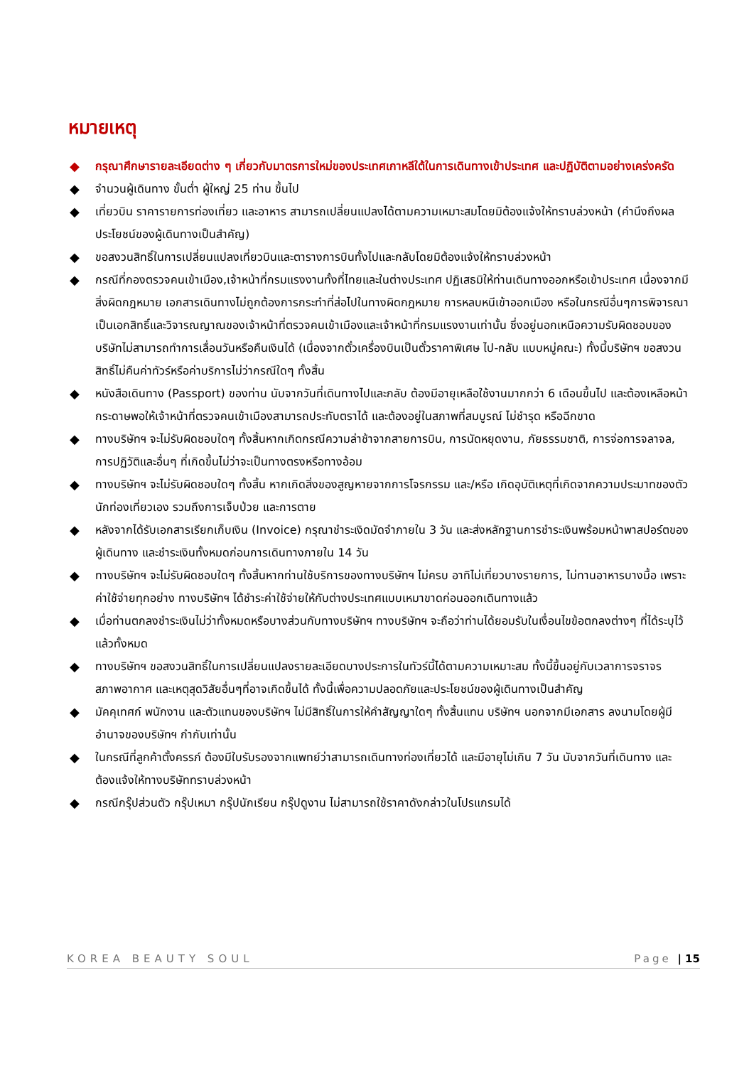หมายเหตุ
◆ กรุณาศึกษารายละเอียดต่าง ๆ เกี่ยวกับมาตรการใหม่ของประเทศเกาหลีใต้ในการเดินทางเข้าประเทศ และปฏิบัติตามอย่างเคร่งครัด
◆ จำนวนผู้เดินทาง ขั้นต่ำ ผู้ใหญ่ 25 ท่าน ขึ้นไป
◆ เที่ยวบิน ราคารายการท่องเที่ยว และอาหาร สามารถเปลี่ยนแปลงได้ตามความเหมาะสมโดยมิต้องแจ้งให้ทราบล่วงหน้า (คำนึงถึงผลประโยชน์ของผู้เดินทางเป็นสำคัญ)
◆ ขอสงวนสิทธิ์ในการเปลี่ยนแปลงเที่ยวบินและตารางการบินทั้งไปและกลับโดยมิต้องแจ้งให้ทราบล่วงหน้า
◆ กรณีที่กองตรวจคนเข้าเมือง,เจ้าหน้าที่กรมแรงงานทั้งที่ไทยและในต่างประเทศ ปฏิเสธมิให้ท่านเดินทางออกหรือเข้าประเทศ เนื่องจากมีสิ่งผิดกฎหมาย เอกสารเดินทางไม่ถูกต้องการกระทำที่ส่อไปในทางผิดกฎหมาย การหลบหนีเข้าออกเมือง หรือในกรณีอื่นๆการพิจารณาเป็นเอกสิทธิ์และวิจารณญาณของเจ้าหน้าที่ตรวจคนเข้าเมืองและเจ้าหน้าที่กรมแรงงานเท่านั้น ซึ่งอยู่นอกเหนือความรับผิดชอบของบริษัทไม่สามารถทำการเลื่อนวันหรือคืนเงินได้ (เนื่องจากตั๋วเครื่องบินเป็นตั๋วราคาพิเศษ ไป-กลับ แบบหมู่คณะ) ทั้งนี้บริษัทฯ ขอสงวนสิทธิ์ไม่คืนค่าทัวร์หรือค่าบริการไม่ว่ากรณีใดๆ ทั้งสิ้น
◆ หนังสือเดินทาง (Passport) ของท่าน นับจากวันที่เดินทางไปและกลับ ต้องมีอายุเหลือใช้งานมากกว่า 6 เดือนขึ้นไป และต้องเหลือหน้ากระดาษพอให้เจ้าหน้าที่ตรวจคนเข้าเมืองสามารถประทับตราได้ และต้องอยู่ในสภาพที่สมบูรณ์ ไม่ชำรุด หรือฉีกขาด
◆ ทางบริษัทฯ จะไม่รับผิดชอบใดๆ ทั้งสิ้นหากเกิดกรณีความล่าช้าจากสายการบิน, การนัดหยุดงาน, ภัยธรรมชาติ, การจ่อการจลาจล, การปฏิวัติและอื่นๆ ที่เกิดขึ้นไม่ว่าจะเป็นทางตรงหรือทางอ้อม
◆ ทางบริษัทฯ จะไม่รับผิดชอบใดๆ ทั้งสิ้น หากเกิดสิ่งของสูญหายจากการโจรกรรม และ/หรือ เกิดอุบัติเหตุที่เกิดจากความประมาทของตัวนักท่องเที่ยวเอง รวมถึงการเจ็บป่วย และการตาย
◆ หลังจากได้รับเอกสารเรียกเก็บเงิน (Invoice) กรุณาชำระเงิดมัดจำภายใน 3 วัน และส่งหลักฐานการชำระเงินพร้อมหน้าพาสปอร์ตของผู้เดินทาง และชำระเงินทั้งหมดก่อนการเดินทางภายใน 14 วัน
◆ ทางบริษัทฯ จะไม่รับผิดชอบใดๆ ทั้งสิ้นหากท่านใช้บริการของทางบริษัทฯ ไม่ครบ อาทิไม่เที่ยวบางรายการ, ไม่ทานอาหารบางมื้อ เพราะค่าใช้จ่ายทุกอย่าง ทางบริษัทฯ ได้ชำระค่าใช้จ่ายให้กับต่างประเทศแบบเหมาขาดก่อนออกเดินทางแล้ว
◆ เมื่อท่านตกลงชำระเงินไม่ว่าทั้งหมดหรือบางส่วนกับทางบริษัทฯ ทางบริษัทฯ จะถือว่าท่านได้ยอมรับในเงื่อนไขข้อตกลงต่างๆ ที่ได้ระบุไว้แล้วทั้งหมด
◆ ทางบริษัทฯ ขอสงวนสิทธิ์ในการเปลี่ยนแปลงรายละเอียดบางประการในทัวร์นี้ได้ตามความเหมาะสม ทั้งนี้ขึ้นอยู่กับเวลาการจราจร สภาพอากาศ และเหตุสุดวิสัยอื่นๆที่อาจเกิดขึ้นได้ ทั้งนี้เพื่อความปลอดภัยและประโยชน์ของผู้เดินทางเป็นสำคัญ
◆ มัคคุเทศก์ พนักงาน และตัวแทนของบริษัทฯ ไม่มีสิทธิ์ในการให้คำสัญญาใดๆ ทั้งสิ้นแทน บริษัทฯ นอกจากมีเอกสาร ลงนามโดยผู้มีอำนาจของบริษัทฯ กำกับเท่านั้น
◆ ในกรณีที่ลูกค้าตั้งครรภ์ ต้องมีใบรับรองจากแพทย์ว่าสามารถเดินทางท่องเที่ยวได้ และมีอายุไม่เกิน 7 วัน นับจากวันที่เดินทาง และต้องแจ้งให้ทางบริษัททราบล่วงหน้า
◆ กรณีกรุ๊ปส่วนตัว กรุ๊ปเหมา กรุ๊ปนักเรียน กรุ๊ปดูงาน ไม่สามารถใช้ราคาดังกล่าวในโปรแกรมได้
KOREA BEAUTY SOUL Page | 15